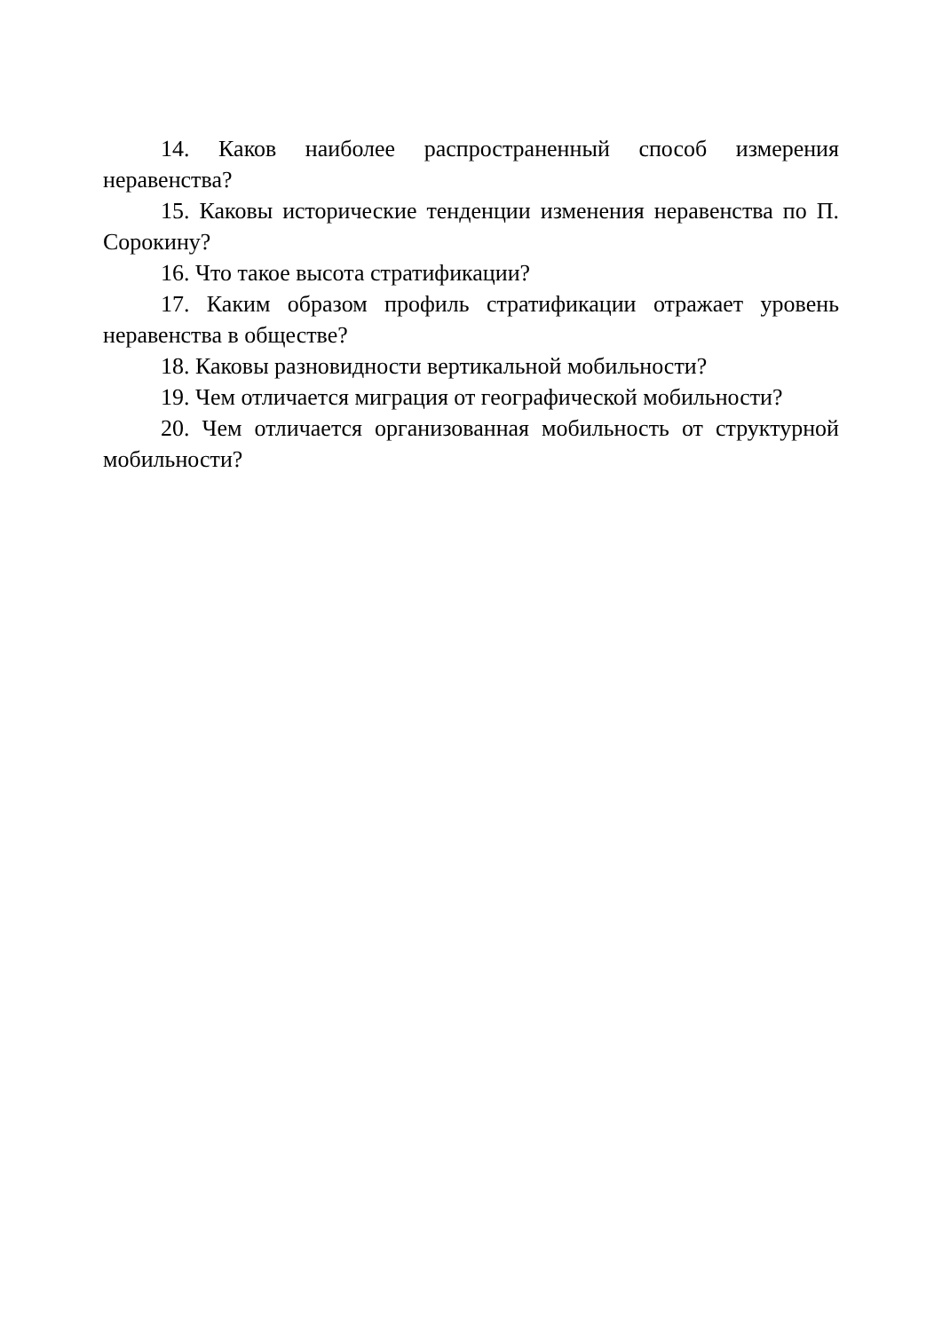14. Каков наиболее распространенный способ измерения неравенства?
15. Каковы исторические тенденции изменения неравенства по П. Сорокину?
16. Что такое высота стратификации?
17. Каким образом профиль стратификации отражает уровень неравенства в обществе?
18. Каковы разновидности вертикальной мобильности?
19. Чем отличается миграция от географической мобильности?
20. Чем отличается организованная мобильность от структурной мобильности?